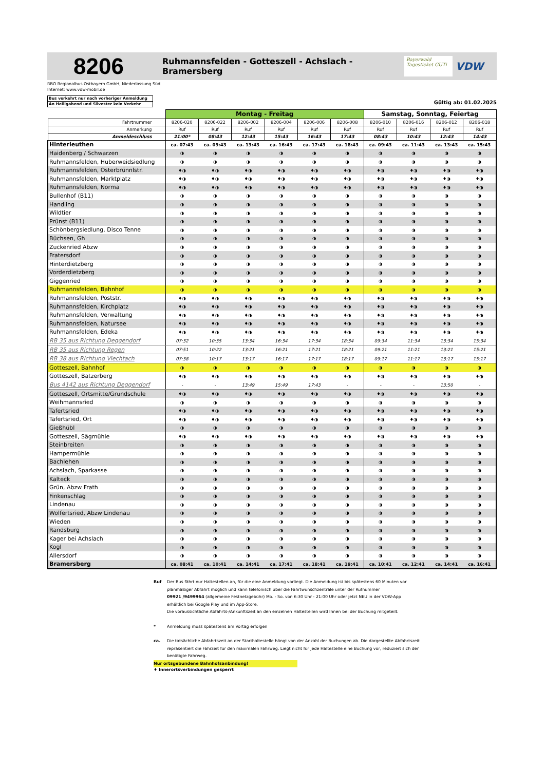8206
Ruhmannsfelden - Gotteszell - Achslach - Bramersberg
Bayerwald Tagesticket GUTi
VDW
RBO Regionalbus Ostbayern GmbH, Niederlassung Süd
Internet: www.vdw-mobil.de
Bus verkehrt nur nach vorheriger Anmeldung
An Heiligabend und Silvester kein Verkehr
Gültig ab: 01.02.2025
| | Montag - Freitag | | | | | | Samstag, Sonntag, Feiertag | | | |
| --- | --- | --- | --- | --- | --- | --- | --- | --- | --- | --- |
| Fahrtnummer | 8206-020 | 8206-022 | 8206-002 | 8206-004 | 8206-006 | 8206-008 | 8206-010 | 8206-016 | 8206-012 | 8206-018 |
| Anmerkung | Ruf | Ruf | Ruf | Ruf | Ruf | Ruf | Ruf | Ruf | Ruf | Ruf |
| Anmeldeschluss | 21:00* | 08:43 | 12:43 | 15:43 | 16:43 | 17:43 | 08:43 | 10:43 | 12:43 | 14:43 |
| Hinterleuthen | ca. 07:43 | ca. 09:43 | ca. 13:43 | ca. 16:43 | ca. 17:43 | ca. 18:43 | ca. 09:43 | ca. 11:43 | ca. 13:43 | ca. 15:43 |
| Haidenberg / Schwarzen | ◑ | ◑ | ◑ | ◑ | ◑ | ◑ | ◑ | ◑ | ◑ | ◑ |
| Ruhmannsfelden, Huberweidsiedlung | ◑ | ◑ | ◑ | ◑ | ◑ | ◑ | ◑ | ◑ | ◑ | ◑ |
| Ruhmannsfelden, Osterbrünnlstr. | ♦◑ | ♦◑ | ♦◑ | ♦◑ | ♦◑ | ♦◑ | ♦◑ | ♦◑ | ♦◑ | ♦◑ |
| Ruhmannsfelden, Marktplatz | ♦◑ | ♦◑ | ♦◑ | ♦◑ | ♦◑ | ♦◑ | ♦◑ | ♦◑ | ♦◑ | ♦◑ |
| Ruhmannsfelden, Norma | ♦◑ | ♦◑ | ♦◑ | ♦◑ | ♦◑ | ♦◑ | ♦◑ | ♦◑ | ♦◑ | ♦◑ |
| Bullenhof (B11) | ◑ | ◑ | ◑ | ◑ | ◑ | ◑ | ◑ | ◑ | ◑ | ◑ |
| Handling | ◑ | ◑ | ◑ | ◑ | ◑ | ◑ | ◑ | ◑ | ◑ | ◑ |
| Wildtier | ◑ | ◑ | ◑ | ◑ | ◑ | ◑ | ◑ | ◑ | ◑ | ◑ |
| Prünst (B11) | ◑ | ◑ | ◑ | ◑ | ◑ | ◑ | ◑ | ◑ | ◑ | ◑ |
| Schönbergsiedlung, Disco Tenne | ◑ | ◑ | ◑ | ◑ | ◑ | ◑ | ◑ | ◑ | ◑ | ◑ |
| Büchsen, Gh | ◑ | ◑ | ◑ | ◑ | ◑ | ◑ | ◑ | ◑ | ◑ | ◑ |
| Zuckenried Abzw | ◑ | ◑ | ◑ | ◑ | ◑ | ◑ | ◑ | ◑ | ◑ | ◑ |
| Fratersdorf | ◑ | ◑ | ◑ | ◑ | ◑ | ◑ | ◑ | ◑ | ◑ | ◑ |
| Hinterdietzberg | ◑ | ◑ | ◑ | ◑ | ◑ | ◑ | ◑ | ◑ | ◑ | ◑ |
| Vorderdietzberg | ◑ | ◑ | ◑ | ◑ | ◑ | ◑ | ◑ | ◑ | ◑ | ◑ |
| Giggenried | ◑ | ◑ | ◑ | ◑ | ◑ | ◑ | ◑ | ◑ | ◑ | ◑ |
| Ruhmannsfelden, Bahnhof | ◑ | ◑ | ◑ | ◑ | ◑ | ◑ | ◑ | ◑ | ◑ | ◑ |
| Ruhmannsfelden, Poststr. | ♦◑ | ♦◑ | ♦◑ | ♦◑ | ♦◑ | ♦◑ | ♦◑ | ♦◑ | ♦◑ | ♦◑ |
| Ruhmannsfelden, Kirchplatz | ♦◑ | ♦◑ | ♦◑ | ♦◑ | ♦◑ | ♦◑ | ♦◑ | ♦◑ | ♦◑ | ♦◑ |
| Ruhmannsfelden, Verwaltung | ♦◑ | ♦◑ | ♦◑ | ♦◑ | ♦◑ | ♦◑ | ♦◑ | ♦◑ | ♦◑ | ♦◑ |
| Ruhmannsfelden, Natursee | ♦◑ | ♦◑ | ♦◑ | ♦◑ | ♦◑ | ♦◑ | ♦◑ | ♦◑ | ♦◑ | ♦◑ |
| Ruhmannsfelden, Edeka | ♦◑ | ♦◑ | ♦◑ | ♦◑ | ♦◑ | ♦◑ | ♦◑ | ♦◑ | ♦◑ | ♦◑ |
| RB 35 aus Richtung Deggendorf | 07:32 | 10:35 | 13:34 | 16:34 | 17:34 | 18:34 | 09:34 | 11:34 | 13:34 | 15:34 |
| RB 35 aus Richtung Regen | 07:51 | 10:22 | 13:21 | 16:21 | 17:21 | 18:21 | 09:21 | 11:21 | 13:21 | 15:21 |
| RB 38 aus Richtung Viechtach | 07:38 | 10:17 | 13:17 | 16:17 | 17:17 | 18:17 | 09:17 | 11:17 | 13:17 | 15:17 |
| Gotteszell, Bahnhof | ◑ | ◑ | ◑ | ◑ | ◑ | ◑ | ◑ | ◑ | ◑ | ◑ |
| Gotteszell, Batzerberg | ♦◑ | ♦◑ | ♦◑ | ♦◑ | ♦◑ | ♦◑ | ♦◑ | ♦◑ | ♦◑ | ♦◑ |
| Bus 4142 aus Richtung Deggendorf | - | - | 13:49 | 15:49 | 17:43 | - | - | - | 13:50 | - |
| Gotteszell, Ortsmitte/Grundschule | ♦◑ | ♦◑ | ♦◑ | ♦◑ | ♦◑ | ♦◑ | ♦◑ | ♦◑ | ♦◑ | ♦◑ |
| Weihmannsried | ◑ | ◑ | ◑ | ◑ | ◑ | ◑ | ◑ | ◑ | ◑ | ◑ |
| Tafertsried | ♦◑ | ♦◑ | ♦◑ | ♦◑ | ♦◑ | ♦◑ | ♦◑ | ♦◑ | ♦◑ | ♦◑ |
| Tafertsried, Ort | ♦◑ | ♦◑ | ♦◑ | ♦◑ | ♦◑ | ♦◑ | ♦◑ | ♦◑ | ♦◑ | ♦◑ |
| Gießhübl | ◑ | ◑ | ◑ | ◑ | ◑ | ◑ | ◑ | ◑ | ◑ | ◑ |
| Gotteszell, Sägmühle | ♦◑ | ♦◑ | ♦◑ | ♦◑ | ♦◑ | ♦◑ | ♦◑ | ♦◑ | ♦◑ | ♦◑ |
| Steinbreiten | ◑ | ◑ | ◑ | ◑ | ◑ | ◑ | ◑ | ◑ | ◑ | ◑ |
| Hampermühle | ◑ | ◑ | ◑ | ◑ | ◑ | ◑ | ◑ | ◑ | ◑ | ◑ |
| Bachlehen | ◑ | ◑ | ◑ | ◑ | ◑ | ◑ | ◑ | ◑ | ◑ | ◑ |
| Achslach, Sparkasse | ◑ | ◑ | ◑ | ◑ | ◑ | ◑ | ◑ | ◑ | ◑ | ◑ |
| Kalteck | ◑ | ◑ | ◑ | ◑ | ◑ | ◑ | ◑ | ◑ | ◑ | ◑ |
| Grün, Abzw Frath | ◑ | ◑ | ◑ | ◑ | ◑ | ◑ | ◑ | ◑ | ◑ | ◑ |
| Finkenschlag | ◑ | ◑ | ◑ | ◑ | ◑ | ◑ | ◑ | ◑ | ◑ | ◑ |
| Lindenau | ◑ | ◑ | ◑ | ◑ | ◑ | ◑ | ◑ | ◑ | ◑ | ◑ |
| Wolfertsried, Abzw Lindenau | ◑ | ◑ | ◑ | ◑ | ◑ | ◑ | ◑ | ◑ | ◑ | ◑ |
| Wieden | ◑ | ◑ | ◑ | ◑ | ◑ | ◑ | ◑ | ◑ | ◑ | ◑ |
| Randsburg | ◑ | ◑ | ◑ | ◑ | ◑ | ◑ | ◑ | ◑ | ◑ | ◑ |
| Kager bei Achslach | ◑ | ◑ | ◑ | ◑ | ◑ | ◑ | ◑ | ◑ | ◑ | ◑ |
| Kogl | ◑ | ◑ | ◑ | ◑ | ◑ | ◑ | ◑ | ◑ | ◑ | ◑ |
| Allersdorf | ◑ | ◑ | ◑ | ◑ | ◑ | ◑ | ◑ | ◑ | ◑ | ◑ |
| Bramersberg | ca. 08:41 | ca. 10:41 | ca. 14:41 | ca. 17:41 | ca. 18:41 | ca. 19:41 | ca. 10:41 | ca. 12:41 | ca. 14:41 | ca. 16:41 |
Ruf Der Bus fährt nur Haltestellen an, für die eine Anmeldung vorliegt. Die Anmeldung ist bis spätestens 60 Minuten vor planmäßiger Abfahrt möglich und kann telefonisch über die Fahrtwunschzentrale unter der Rufnummer
09921 /9499964 (allgemeine Festnetzgebühr) Mo. - So. von 6:30 Uhr - 21:00 Uhr oder jetzt NEU in der VDW-App erhältlich bei Google Play und im App-Store.
Die voraussichtliche Abfahrts-/Ankunftszeit an den einzelnen Haltestellen wird Ihnen bei der Buchung mitgeteilt.
* Anmeldung muss spätestens am Vortag erfolgen
ca. Die tatsächliche Abfahrtszeit an der Starthaltestelle hängt von der Anzahl der Buchungen ab. Die dargestellte Abfahrtszeit repräsentiert die Fahrzeit für den maximalen Fahrweg. Liegt nicht für jede Haltestelle eine Buchung vor, reduziert sich der benötigte Fahrweg.
Nur ortsgebundene Bahnhofsanbindung!
♦ Innerortsverbindungen gesperrt